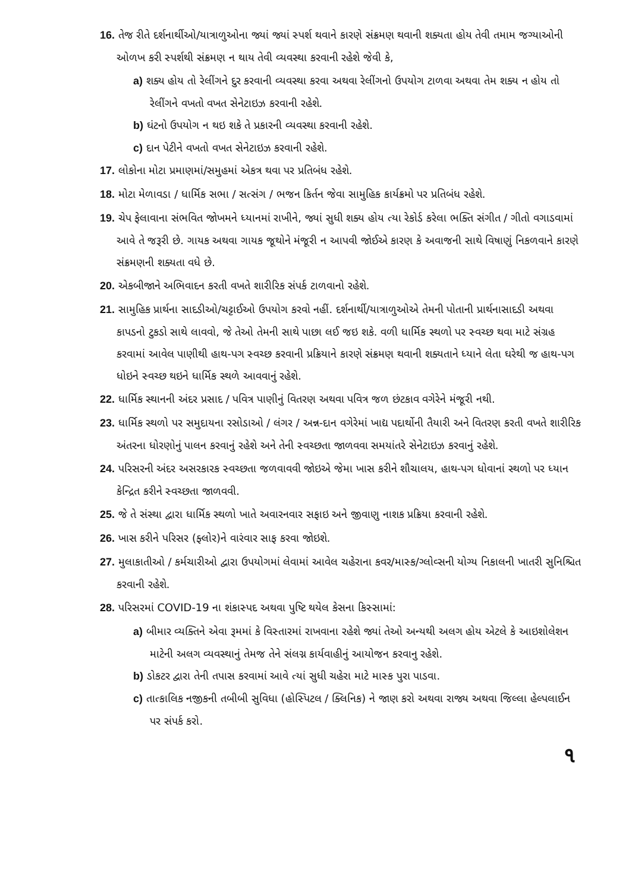16. તેજ રીતે દર્શનાર્થીઓ/યાત્રાળુઓના જ્યાં જ્યાં સ્પર્શ થવાને કારણે સંક્રમણ થવાની શક્યતા હોય તેવી તમામ જગ્યાઓની ઓળખ કરી સ્પર્શથી સંક્રમણ ન થાય તેવી વ્યવસ્થા કરવાની રહેશે જેવી કે,
a) શક્ય હોય તો રેલીંગને દુર કરવાની વ્યવસ્થા કરવા અથવા રેલીંગનો ઉપયોગ ટાળવા અથવા તેમ શક્ય ન હોય તો રેલીંગને વખતો વખત સેનેટાઇઝ કરવાની રહેશે.
b) ઘંટનો ઉપયોગ ન થઇ શકે તે પ્રકારની વ્યવસ્થા કરવાની રહેશે.
c) દાન પેટીને વખતો વખત સેનેટાઇઝ કરવાની રહેશે.
17. લોકોના મોટા પ્રમાણમાં/સમુહમાં એકત્ર થવા પર પ્રતિબંધ રહેશે.
18. મોટા મેળાવડા / ધાર્મિક સભા / સત્સંગ / ભજન કિર્તન જેવા સામુહિક કાર્યક્રમો પર પ્રતિબંધ રહેશે.
19. ચેપ ફેલાવાના સંભવિત જોખમને ધ્યાનમાં રાખીને, જ્યાં સુધી શક્ય હોય ત્યા રેકોર્ડ કરેલા ભક્તિ સંગીત / ગીતો વગાડવામાં આવે તે જરૂરી છે. ગાયક અથવા ગાયક જૂથોને મંજૂરી ન આપવી જોઈએ કારણ કે અવાજની સાથે વિષાણું નિકળવાને કારણે સંક્રમણની શક્યતા વધે છે.
20. એકબીજાને અભિવાદન કરતી વખતે શારીરિક સંપર્ક ટાળવાનો રહેશે.
21. સામુહિક પ્રાર્થના સાદડીઓ/ચટ્ટાઈઓ ઉપયોગ કરવો નહીં. દર્શનાર્થી/યાત્રાળુઓએ તેમની પોતાની પ્રાર્થનાસાદડી અથવા કાપડનો ટુકડો સાથે લાવવો, જે તેઓ તેમની સાથે પાછા લઈ જઇ શકે. વળી ધાર્મિક સ્થળો પર સ્વચ્છ થવા માટે સંગ્રહ કરવામાં આવેલ પાણીથી હાથ-પગ સ્વચ્છ કરવાની પ્રક્રિયાને કારણે સંક્રમણ થવાની શક્યતાને ધ્યાને લેતા ઘરેથી જ હાથ-પગ ધોઇને સ્વચ્છ થઇને ધાર્મિક સ્થળે આવવાનું રહેશે.
22. ધાર્મિક સ્થાનની અંદર પ્રસાદ / પવિત્ર પાણીનું વિતરણ અથવા પવિત્ર જળ છંટકાવ વગેરેને મંજૂરી નથી.
23. ધાર્મિક સ્થળો પર સમુદાયના રસોડાઓ / લંગર / અન્ન-દાન વગેરેમાં ખાદ્ય પદાર્થોની તૈયારી અને વિતરણ કરતી વખતે શારીરિક અંતરના ધોરણોનું પાલન કરવાનું રહેશે અને તેની સ્વચ્છતા જાળવવા સમયાંતરે સેનેટાઇઝ કરવાનું રહેશે.
24. પરિસરની અંદર અસરકારક સ્વચ્છતા જળવાવવી જોઇએ જેમા ખાસ કરીને શૌચાલય, હાથ-પગ ધોવાનાં સ્થળો પર ધ્યાન કેન્દ્રિત કરીને સ્વચ્છતા જાળવવી.
25. જે તે સંસ્થા દ્વારા ધાર્મિક સ્થળો ખાતે અવારનવાર સફાઇ અને જીવાણુ નાશક પ્રક્રિયા કરવાની રહેશે.
26. ખાસ કરીને પરિસર (ફ્લોર)ને વારંવાર સાફ કરવા જોઇશે.
27. મુલાકાતીઓ / કર્મચારીઓ દ્વારા ઉપયોગમાં લેવામાં આવેલ ચહેરાના કવર/માસ્ક/ગ્લોવ્સની યોગ્ય નિકાલની ખાતરી સુનિશ્ચિત કરવાની રહેશે.
28. પરિસરમાં COVID-19 ના શંકાસ્પદ અથવા પુષ્ટિ થયેલ કેસના કિસ્સામાં:
a) બીમાર વ્યક્તિને એવા રૂમમાં કે વિસ્તારમાં રાખવાના રહેશે જ્યાં તેઓ અન્યથી અલગ હોય એટલે કે આઇશોલેશન માટેની અલગ વ્યવસ્થાનું તેમજ તેને સંલગ્ન કાર્યવાહીનું આયોજન કરવાનુ રહેશે.
b) ડોકટર દ્વારા તેની તપાસ કરવામાં આવે ત્યાં સુધી ચહેરા માટે માસ્ક પુરા પાડવા.
c) તાત્કાલિક નજીકની તબીબી સુવિધા (હોસ્પિટલ / ક્લિનિક) ને જાણ કરો અથવા રાજ્ય અથવા જિલ્લા હેલ્પલાઈન પર સંપર્ક કરો.
૧